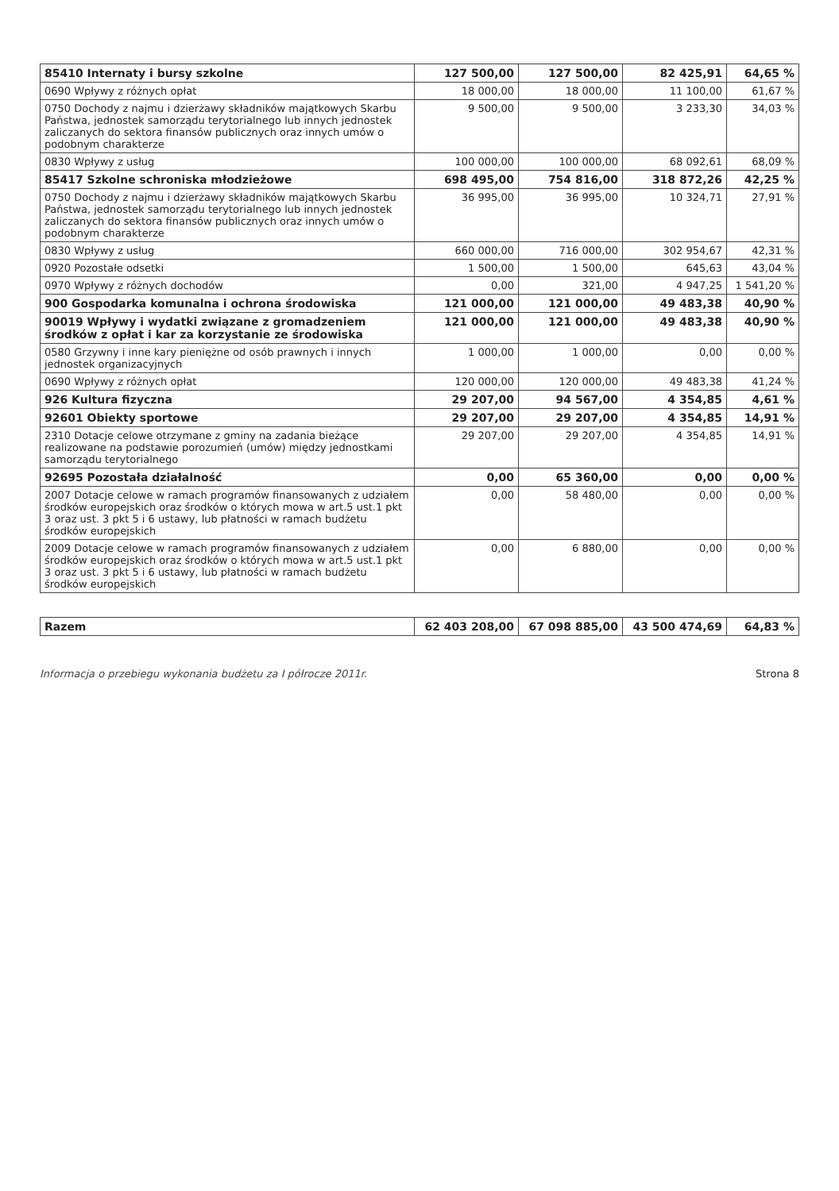| 85410 Internaty i bursy szkolne | 127 500,00 | 127 500,00 | 82 425,91 | 64,65 % |
| 0690 Wpływy z różnych opłat | 18 000,00 | 18 000,00 | 11 100,00 | 61,67 % |
| 0750 Dochody z najmu i dzierżawy składników majątkowych Skarbu Państwa, jednostek samorządu terytorialnego lub innych jednostek zaliczanych do sektora finansów publicznych oraz innych umów o podobnym charakterze | 9 500,00 | 9 500,00 | 3 233,30 | 34,03 % |
| 0830 Wpływy z usług | 100 000,00 | 100 000,00 | 68 092,61 | 68,09 % |
| 85417 Szkolne schroniska młodzieżowe | 698 495,00 | 754 816,00 | 318 872,26 | 42,25 % |
| 0750 Dochody z najmu i dzierżawy składników majątkowych Skarbu Państwa, jednostek samorządu terytorialnego lub innych jednostek zaliczanych do sektora finansów publicznych oraz innych umów o podobnym charakterze | 36 995,00 | 36 995,00 | 10 324,71 | 27,91 % |
| 0830 Wpływy z usług | 660 000,00 | 716 000,00 | 302 954,67 | 42,31 % |
| 0920 Pozostałe odsetki | 1 500,00 | 1 500,00 | 645,63 | 43,04 % |
| 0970 Wpływy z różnych dochodów | 0,00 | 321,00 | 4 947,25 | 1 541,20 % |
| 900 Gospodarka komunalna i ochrona środowiska | 121 000,00 | 121 000,00 | 49 483,38 | 40,90 % |
| 90019 Wpływy i wydatki związane z gromadzeniem środków z opłat i kar za korzystanie ze środowiska | 121 000,00 | 121 000,00 | 49 483,38 | 40,90 % |
| 0580 Grzywny i inne kary pieniężne od osób prawnych i innych jednostek organizacyjnych | 1 000,00 | 1 000,00 | 0,00 | 0,00 % |
| 0690 Wpływy z różnych opłat | 120 000,00 | 120 000,00 | 49 483,38 | 41,24 % |
| 926 Kultura fizyczna | 29 207,00 | 94 567,00 | 4 354,85 | 4,61 % |
| 92601 Obiekty sportowe | 29 207,00 | 29 207,00 | 4 354,85 | 14,91 % |
| 2310 Dotacje celowe otrzymane z gminy na zadania bieżące realizowane na podstawie porozumień (umów) między jednostkami samorządu terytorialnego | 29 207,00 | 29 207,00 | 4 354,85 | 14,91 % |
| 92695 Pozostała działalność | 0,00 | 65 360,00 | 0,00 | 0,00 % |
| 2007 Dotacje celowe w ramach programów finansowanych z udziałem środków europejskich oraz środków o których mowa w art.5 ust.1 pkt 3 oraz ust. 3 pkt 5 i 6 ustawy, lub płatności w ramach budżetu środków europejskich | 0,00 | 58 480,00 | 0,00 | 0,00 % |
| 2009 Dotacje celowe w ramach programów finansowanych z udziałem środków europejskich oraz środków o których mowa w art.5 ust.1 pkt 3 oraz ust. 3 pkt 5 i 6 ustawy, lub płatności w ramach budżetu środków europejskich | 0,00 | 6 880,00 | 0,00 | 0,00 % |
| Razem | 62 403 208,00 | 67 098 885,00 | 43 500 474,69 | 64,83 % |
Informacja o przebiegu wykonania budżetu za I półrocze 2011r. Strona 8